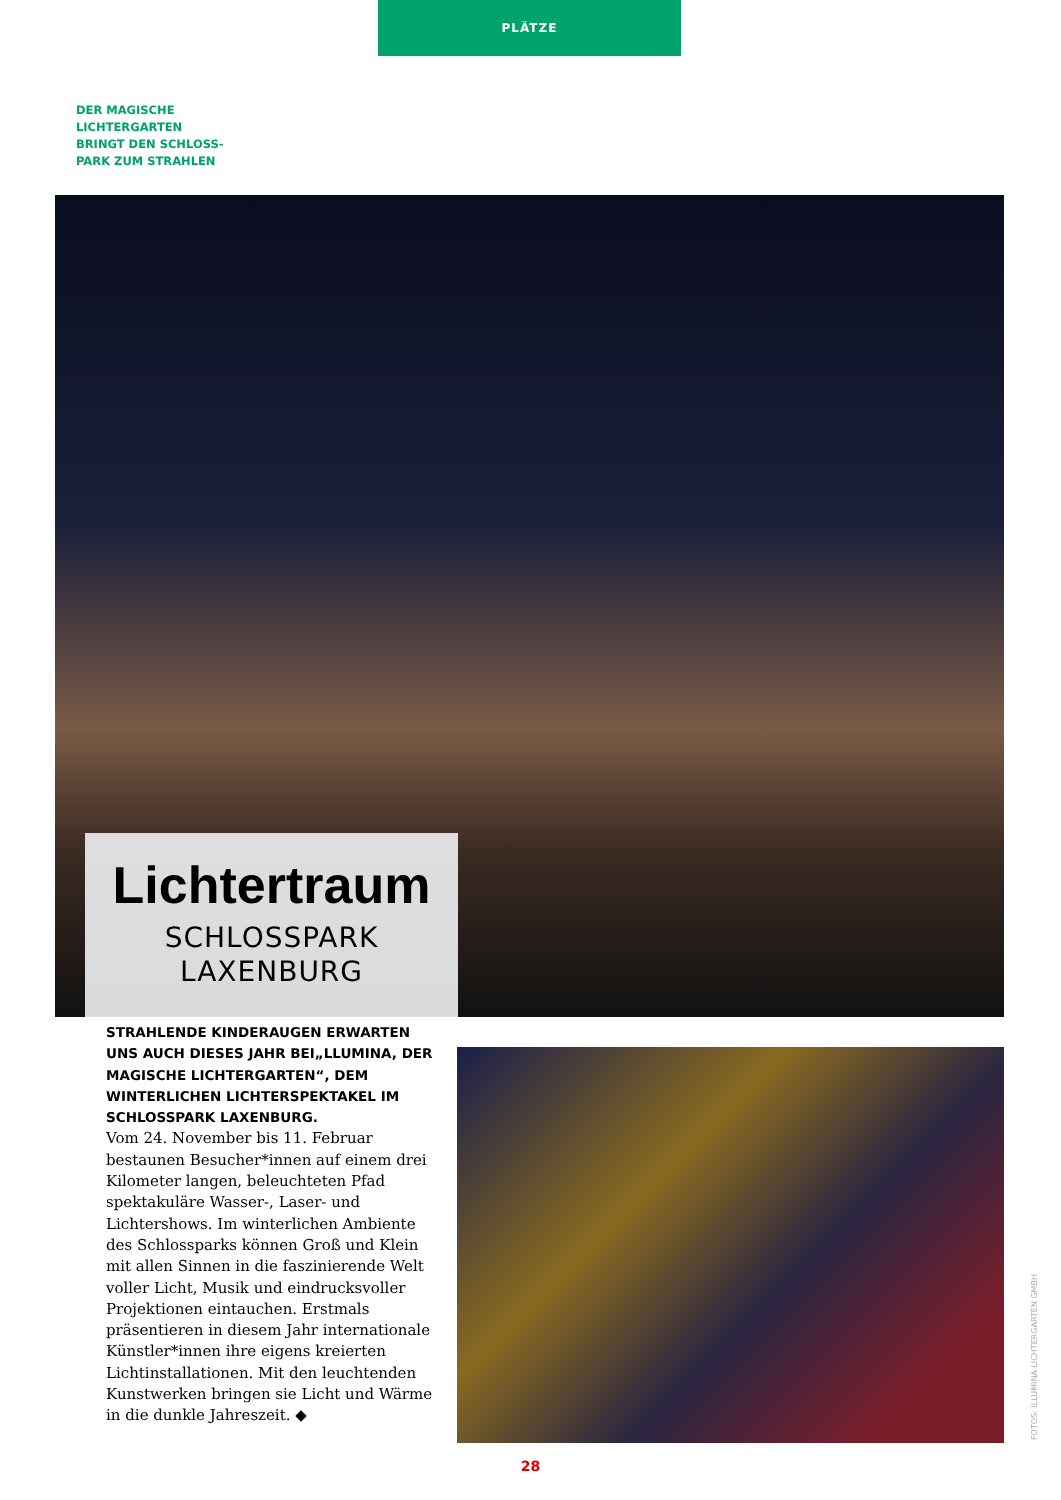PLÄTZE
DER MAGISCHE
LICHTERGARTEN
BRINGT DEN SCHLOSS-
PARK ZUM STRAHLEN
Lichtertraum
SCHLOSSPARK
LAXENBURG
STRAHLENDE KINDERAUGEN ERWARTEN UNS AUCH DIESES JAHR BEI„LLUMINA, DER MAGISCHE LICHTERGARTEN“, DEM WINTERLICHEN LICHTERSPEKTAKEL IM SCHLOSSPARK LAXENBURG.
Vom 24. November bis 11. Februar bestaunen Besucher*innen auf einem drei Kilometer langen, beleuchteten Pfad spektakuläre Wasser-, Laser- und Lichtershows. Im winterlichen Ambiente des Schlossparks können Groß und Klein mit allen Sinnen in die faszinierende Welt voller Licht, Musik und eindrucksvoller Projektionen eintauchen. Erstmals präsentieren in diesem Jahr internationale Künstler*innen ihre eigens kreierten Lichtinstallationen. Mit den leuchtenden Kunstwerken bringen sie Licht und Wärme in die dunkle Jahreszeit. ◆
FOTOS: ILLUMINA LICHTERGARTEN GMBH
28